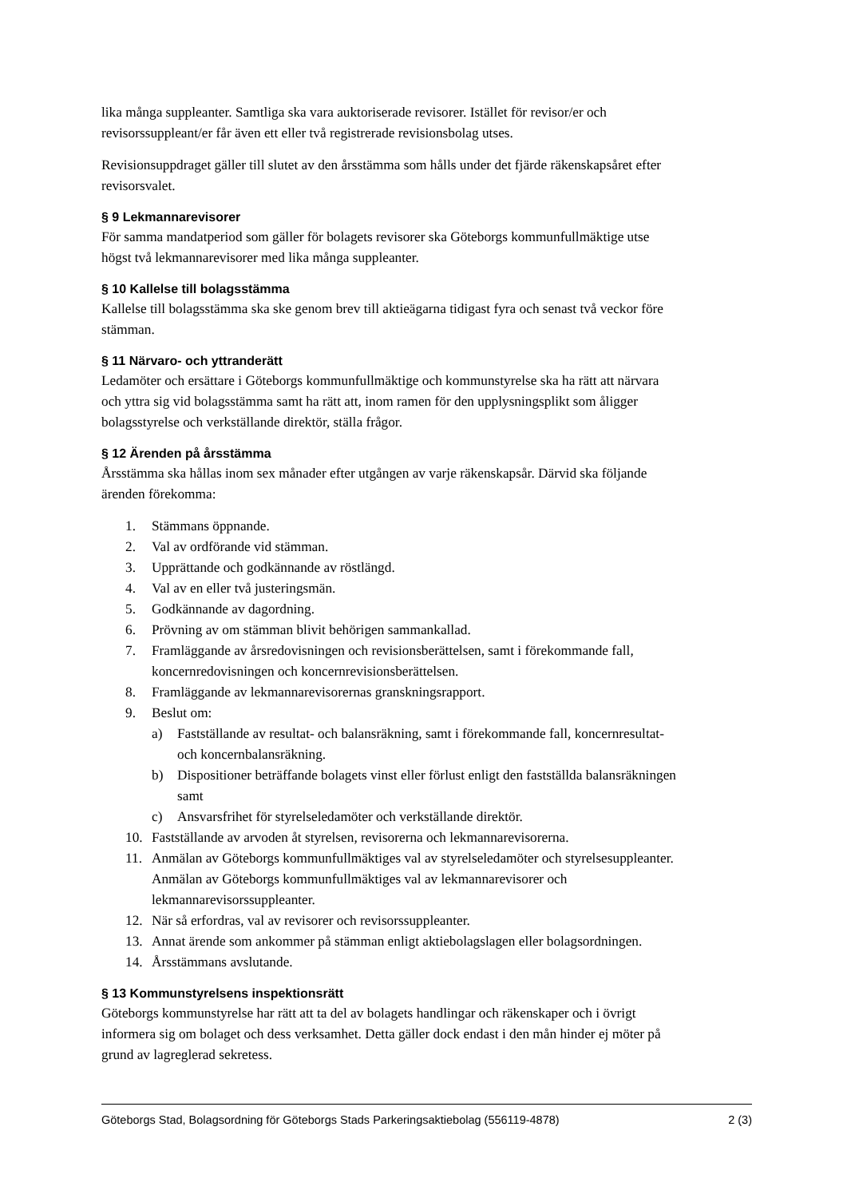lika många suppleanter. Samtliga ska vara auktoriserade revisorer. Istället för revisor/er och revisorssuppleant/er får även ett eller två registrerade revisionsbolag utses.
Revisionsuppdraget gäller till slutet av den årsstämma som hålls under det fjärde räkenskapsåret efter revisorsvalet.
§ 9 Lekmannarevisorer
För samma mandatperiod som gäller för bolagets revisorer ska Göteborgs kommunfullmäktige utse högst två lekmannarevisorer med lika många suppleanter.
§ 10 Kallelse till bolagsstämma
Kallelse till bolagsstämma ska ske genom brev till aktieägarna tidigast fyra och senast två veckor före stämman.
§ 11 Närvaro- och yttranderätt
Ledamöter och ersättare i Göteborgs kommunfullmäktige och kommunstyrelse ska ha rätt att närvara och yttra sig vid bolagsstämma samt ha rätt att, inom ramen för den upplysningsplikt som åligger bolagsstyrelse och verkställande direktör, ställa frågor.
§ 12 Ärenden på årsstämma
Årsstämma ska hållas inom sex månader efter utgången av varje räkenskapsår. Därvid ska följande ärenden förekomma:
1. Stämmans öppnande.
2. Val av ordförande vid stämman.
3. Upprättande och godkännande av röstlängd.
4. Val av en eller två justeringsmän.
5. Godkännande av dagordning.
6. Prövning av om stämman blivit behörigen sammankallad.
7. Framläggande av årsredovisningen och revisionsberättelsen, samt i förekommande fall, koncernredovisningen och koncernrevisionsberättelsen.
8. Framläggande av lekmannarevisorernas granskningsrapport.
9. Beslut om:
a) Fastställande av resultat- och balansräkning, samt i förekommande fall, koncernresultat- och koncernbalansräkning.
b) Dispositioner beträffande bolagets vinst eller förlust enligt den fastställda balansräkningen samt
c) Ansvarsfrihet för styrelseledamöter och verkställande direktör.
10. Fastställande av arvoden åt styrelsen, revisorerna och lekmannarevisorerna.
11. Anmälan av Göteborgs kommunfullmäktiges val av styrelseledamöter och styrelsesuppleanter. Anmälan av Göteborgs kommunfullmäktiges val av lekmannarevisorer och lekmannarevisorssuppleanter.
12. När så erfordras, val av revisorer och revisorssuppleanter.
13. Annat ärende som ankommer på stämman enligt aktiebolagslagen eller bolagsordningen.
14. Årsstämmans avslutande.
§ 13 Kommunstyrelsens inspektionsrätt
Göteborgs kommunstyrelse har rätt att ta del av bolagets handlingar och räkenskaper och i övrigt informera sig om bolaget och dess verksamhet. Detta gäller dock endast i den mån hinder ej möter på grund av lagreglerad sekretess.
Göteborgs Stad, Bolagsordning för Göteborgs Stads Parkeringsaktiebolag (556119-4878) 2 (3)